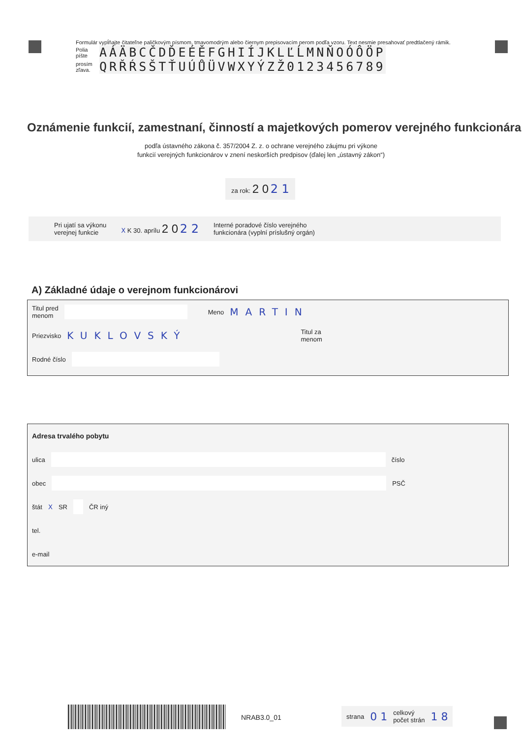Formulár vypĺňajte čitateľne paličkovým písmom, tmavomodrým alebo čiernym prepisovacím perom podľa vzoru. Text nesmie presahovať predtlačený rámik.
Polia píšte
AÁÄBCČDĎEÉĚFGHIÍJKLĽĹMNŇOÓÔÖP
prosím zľava.
QRŘŔSŠTŤUÚŮÜVWXYÝZŽ0123456789
Oznámenie funkcií, zamestnaní, činností a majetkových pomerov verejného funkcionára
podľa ústavného zákona č. 357/2004 Z. z. o ochrane verejného záujmu pri výkone
funkcií verejných funkcionárov v znení neskorších predpisov (ďalej len „ústavný zákon“)
za rok: 2 0 2 1
Pri ujatí sa výkonu
verejnej funkcie
X K 30. aprílu 2 0 2 2
Interné poradové číslo verejného
funkcionára (vyplní príslušný orgán)
A) Základné údaje o verejnom funkcionárovi
Titul pred
menom Meno MARTIN
Priezvisko KUKLOVSKÝ Titul za
menom
Rodné číslo
Adresa trvalého pobytu
ulica číslo
obec PSČ
štát X SR ČR iný
tel.
e-mail
NRAB3.0_01
strana 0 1 celkový
počet strán 1 8